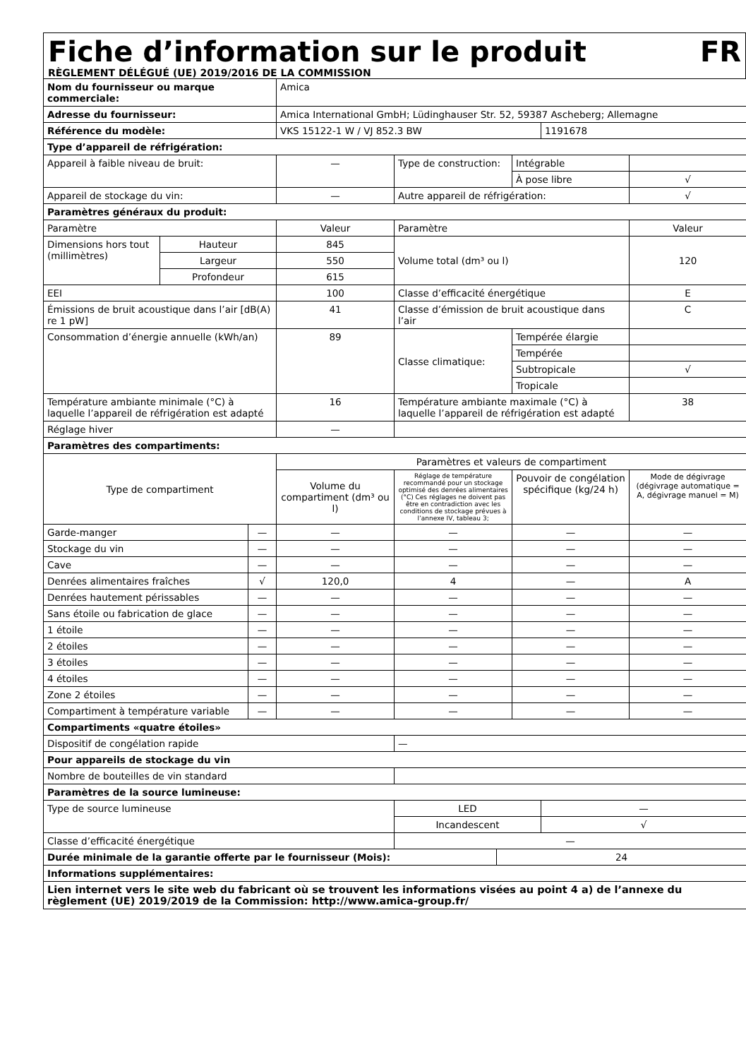Fiche d’information sur le produit FR
RÈGLEMENT DÉLÉGUÉ (UE) 2019/2016 DE LA COMMISSION
| Nom du fournisseur ou marque commerciale: | | | Amica | | | | | |
| Adresse du fournisseur: | | | Amica International GmbH; Lüdinghauser Str. 52, 59387 Ascheberg; Allemagne | | | | | |
| Référence du modèle: | | | VKS 15122-1 W / VJ 852.3 BW | | | | 1191678 | |
| Type d’appareil de réfrigération: | | | | | | | | |
| Appareil à faible niveau de bruit: | | | — | Type de construction: | | Intégrable | | |
| | | | | | | À pose libre | | √ |
| Appareil de stockage du vin: | | | — | Autre appareil de réfrigération: | | | | √ |
| Paramètres généraux du produit: | | | | | | | | |
| Paramètre | | | Valeur | Paramètre | | | | Valeur |
| Dimensions hors tout (millimètres) | Hauteur | | 845 | Volume total (dm³ ou l) | | | | 120 |
| | Largeur | | 550 | | | | | |
| | Profondeur | | 615 | | | | | |
| EEI | | | 100 | Classe d’efficacité énergétique | | | | E |
| Émissions de bruit acoustique dans l’air [dB(A) re 1 pW] | | | 41 | Classe d’émission de bruit acoustique dans l’air | | | | C |
| Consommation d’énergie annuelle (kWh/an) | | | 89 | Classe climatique: | | Tempérée élargie | | |
| | | | | | | Tempérée | | |
| | | | | | | Subtropicale | | √ |
| | | | | | | Tropicale | | |
| Température ambiante minimale (°C) à laquelle l’appareil de réfrigération est adapté | | | 16 | Température ambiante maximale (°C) à laquelle l’appareil de réfrigération est adapté | | | | 38 |
| Réglage hiver | | | — | | | | | |
| Paramètres des compartiments: | | | | | | | | |
| Type de compartiment | | | Paramètres et valeurs de compartiment | | | | | |
| | | | Volume du compartiment (dm³ ou l) | Réglage de température recommandé pour un stockage optimisé des denrées alimentaires (°C) Ces réglages ne doivent pas être en contradiction avec les conditions de stockage prévues à l’annexe IV, tableau 3; | | Pouvoir de congélation spécifique (kg/24 h) | | Mode de dégivrage (dégivrage automatique = A, dégivrage manuel = M) |
| Garde-manger | | — | — | — | | — | | — |
| Stockage du vin | | — | — | — | | — | | — |
| Cave | | — | — | — | | — | | — |
| Denrées alimentaires fraîches | | √ | 120,0 | 4 | | — | | A |
| Denrées hautement périssables | | — | — | — | | — | | — |
| Sans étoile ou fabrication de glace | | — | — | — | | — | | — |
| 1 étoile | | — | — | — | | — | | — |
| 2 étoiles | | — | — | — | | — | | — |
| 3 étoiles | | — | — | — | | — | | — |
| 4 étoiles | | — | — | — | | — | | — |
| Zone 2 étoiles | | — | — | — | | — | | — |
| Compartiment à température variable | | — | — | — | | — | | — |
| Compartiments «quatre étoiles» | | | | | | | | |
| Dispositif de congélation rapide | | | | — | | | | |
| Pour appareils de stockage du vin | | | | | | | | |
| Nombre de bouteilles de vin standard | | | | | | | | |
| Paramètres de la source lumineuse: | | | | | | | | |
| Type de source lumineuse | | | | LED | | | — | |
| | | | | Incandescent | | | √ | |
| Classe d’efficacité énergétique | | | | — | | | | |
| Durée minimale de la garantie offerte par le fournisseur (Mois): | | | | | 24 | | | |
| Informations supplémentaires: | | | | | | | | |
| Lien internet vers le site web du fabricant où se trouvent les informations visées au point 4 a) de l’annexe du règlement (UE) 2019/2019 de la Commission: http://www.amica-group.fr/ | | | | | | | | |